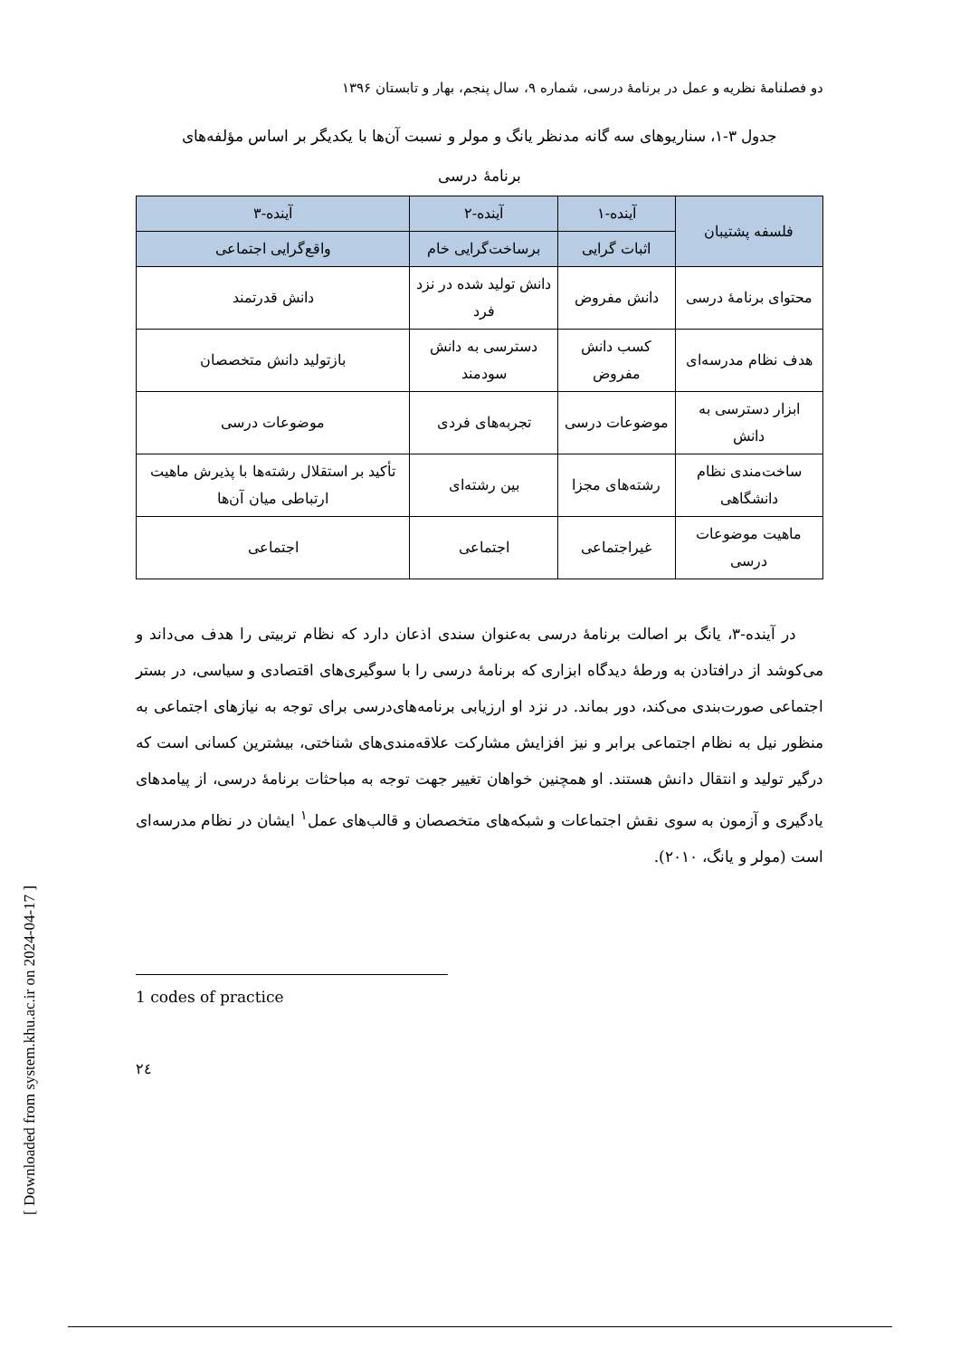دو فصلنامهٔ نظریه و عمل در برنامهٔ درسی، شماره ۹، سال پنجم، بهار و تابستان ۱۳۹۶
جدول ۳-۱، سناریوهای سه گانه مدنظر یانگ و مولر و نسبت آن‌ها با یکدیگر بر اساس مؤلفه‌های برنامهٔ درسی
| فلسفه پشتیبان | آینده-۱ | آینده-۲ | آینده-۳ |
| --- | --- | --- | --- |
| | اثبات گرایی | برساخت‌گرایی خام | واقع‌گرایی اجتماعی |
| محتوای برنامهٔ درسی | دانش مفروض | دانش تولید شده در نزد فرد | دانش قدرتمند |
| هدف نظام مدرسه‌ای | کسب دانش مفروض | دسترسی به دانش سودمند | بازتولید دانش متخصصان |
| ابزار دسترسی به دانش | موضوعات درسی | تجربه‌های فردی | موضوعات درسی |
| ساخت‌مندی نظام دانشگاهی | رشته‌های مجزا | بین رشته‌ای | تأکید بر استقلال رشته‌ها با پذیرش ماهیت ارتباطی میان آن‌ها |
| ماهیت موضوعات درسی | غیراجتماعی | اجتماعی | اجتماعی |
در آینده-۳، یانگ بر اصالت برنامهٔ درسی به‌عنوان سندی اذعان دارد که نظام تربیتی را هدف می‌داند و می‌کوشد از درافتادن به ورطهٔ دیدگاه ابزاری که برنامهٔ درسی را با سوگیری‌های اقتصادی و سیاسی، در بستر اجتماعی صورت‌بندی می‌کند، دور بماند. در نزد او ارزیابی برنامه‌های‌درسی برای توجه به نیازهای اجتماعی به منظور نیل به نظام اجتماعی برابر و نیز افزایش مشارکت علاقه‌مندی‌های شناختی، بیشترین کسانی است که درگیر تولید و انتقال دانش هستند. او همچنین خواهان تغییر جهت توجه به مباحثات برنامهٔ درسی، از پیامدهای یادگیری و آزمون به سوی نقش اجتماعات و شبکه‌های متخصصان و قالب‌های عمل<sup>۱</sup> ایشان در نظام مدرسه‌ای است (مولر و یانگ، ۲۰۱۰).
1 codes of practice
۲٤
[ Downloaded from system.khu.ac.ir on 2024-04-17 ]